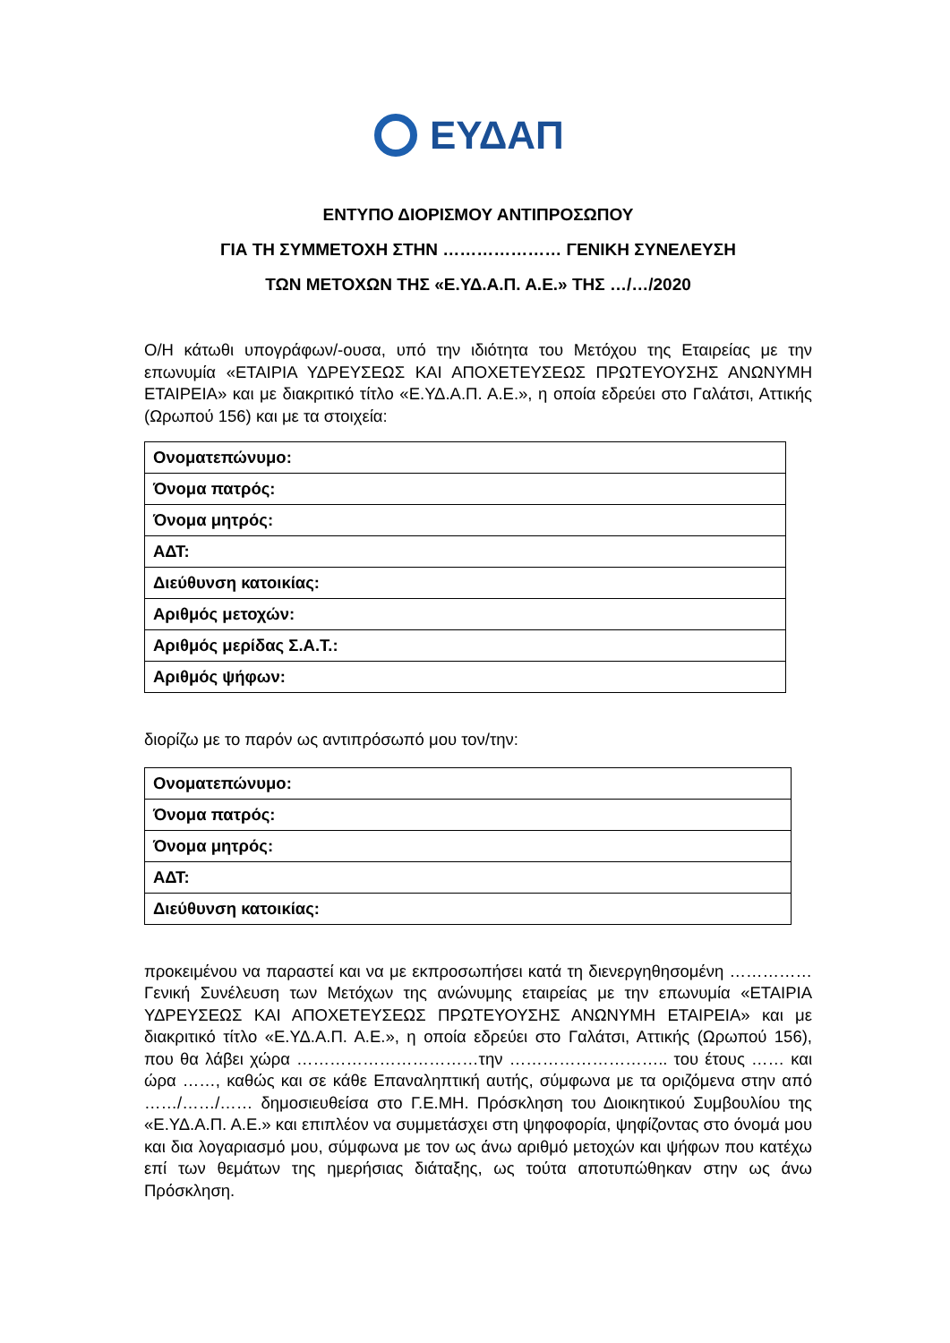ΕΥΔΑΠ
ΕΝΤΥΠΟ ΔΙΟΡΙΣΜΟΥ ΑΝΤΙΠΡΟΣΩΠΟΥ
ΓΙΑ ΤΗ ΣΥΜΜΕΤΟΧΗ ΣΤΗΝ ………………… ΓΕΝΙΚΗ ΣΥΝΕΛΕΥΣΗ
ΤΩΝ ΜΕΤΟΧΩΝ ΤΗΣ «Ε.ΥΔ.Α.Π. Α.Ε.» ΤΗΣ …/…/2020
Ο/Η κάτωθι υπογράφων/-ουσα, υπό την ιδιότητα του Μετόχου της Εταιρείας με την επωνυμία «ΕΤΑΙΡΙΑ ΥΔΡΕΥΣΕΩΣ ΚΑΙ ΑΠΟΧΕΤΕΥΣΕΩΣ ΠΡΩΤΕΥΟΥΣΗΣ ΑΝΩΝΥΜΗ ΕΤΑΙΡΕΙΑ» και με διακριτικό τίτλο «Ε.ΥΔ.Α.Π. Α.Ε.», η οποία εδρεύει στο Γαλάτσι, Αττικής (Ωρωπού 156) και με τα στοιχεία:
| Ονοματεπώνυμο: |
| Όνομα πατρός: |
| Όνομα μητρός: |
| ΑΔΤ: |
| Διεύθυνση κατοικίας: |
| Αριθμός μετοχών: |
| Αριθμός μερίδας Σ.Α.Τ.: |
| Αριθμός ψήφων: |
διορίζω με το παρόν ως αντιπρόσωπό μου τον/την:
| Ονοματεπώνυμο: |
| Όνομα πατρός: |
| Όνομα μητρός: |
| ΑΔΤ: |
| Διεύθυνση κατοικίας: |
προκειμένου να παραστεί και να με εκπροσωπήσει κατά τη διενεργηθησομένη …………… Γενική Συνέλευση των Μετόχων της ανώνυμης εταιρείας με την επωνυμία «ΕΤΑΙΡΙΑ ΥΔΡΕΥΣΕΩΣ ΚΑΙ ΑΠΟΧΕΤΕΥΣΕΩΣ ΠΡΩΤΕΥΟΥΣΗΣ ΑΝΩΝΥΜΗ ΕΤΑΙΡΕΙΑ» και με διακριτικό τίτλο «Ε.ΥΔ.Α.Π. Α.Ε.», η οποία εδρεύει στο Γαλάτσι, Αττικής (Ωρωπού 156), που θα λάβει χώρα ……………………………την ……………………….. του έτους …… και ώρα ……, καθώς και σε κάθε Επαναληπτική αυτής, σύμφωνα με τα οριζόμενα στην από ……/……/…… δημοσιευθείσα στο Γ.Ε.ΜΗ. Πρόσκληση του Διοικητικού Συμβουλίου της «Ε.ΥΔ.Α.Π. Α.Ε.» και επιπλέον να συμμετάσχει στη ψηφοφορία, ψηφίζοντας στο όνομά μου και δια λογαριασμό μου, σύμφωνα με τον ως άνω αριθμό μετοχών και ψήφων που κατέχω επί των θεμάτων της ημερήσιας διάταξης, ως τούτα αποτυπώθηκαν στην ως άνω Πρόσκληση.